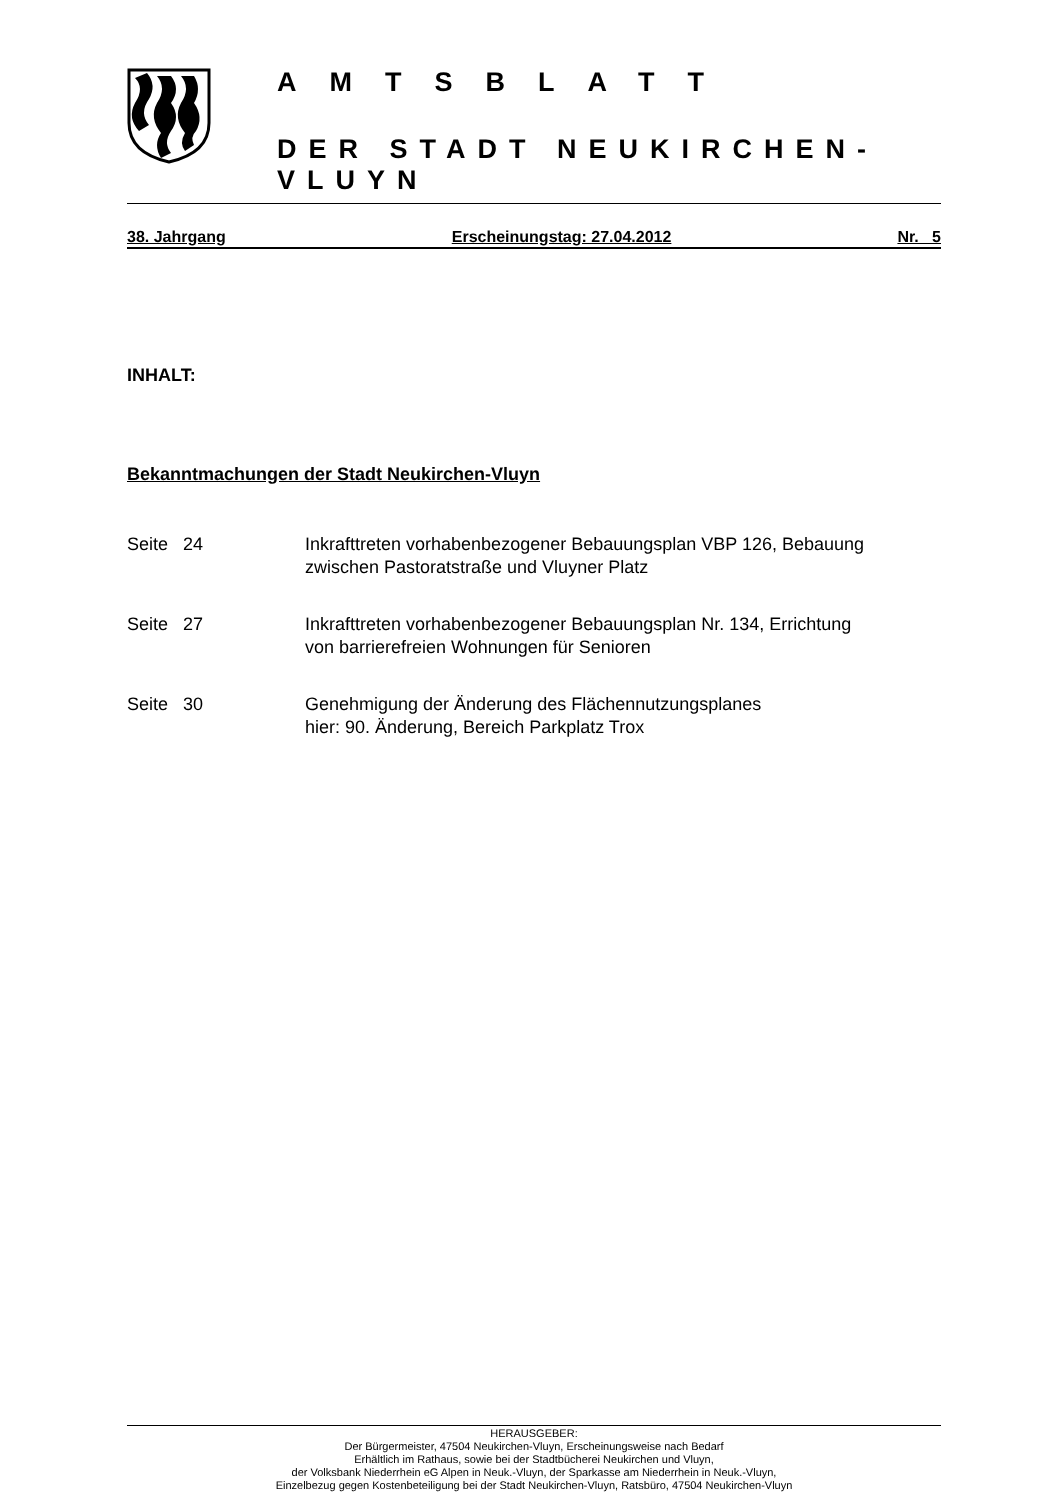AMTSBLATT
DER STADT NEUKIRCHEN-VLUYN
38. Jahrgang Erscheinungstag: 27.04.2012 Nr. 5
INHALT:
Bekanntmachungen der Stadt Neukirchen-Vluyn
Seite 24 Inkrafttreten vorhabenbezogener Bebauungsplan VBP 126, Bebauung
zwischen Pastoratstraße und Vluyner Platz
Seite 27 Inkrafttreten vorhabenbezogener Bebauungsplan Nr. 134, Errichtung
von barrierefreien Wohnungen für Senioren
Seite 30 Genehmigung der Änderung des Flächennutzungsplanes
hier: 90. Änderung, Bereich Parkplatz Trox
HERAUSGEBER:
Der Bürgermeister, 47504 Neukirchen-Vluyn, Erscheinungsweise nach Bedarf
Erhältlich im Rathaus, sowie bei der Stadtbücherei Neukirchen und Vluyn,
der Volksbank Niederrhein eG Alpen in Neuk.-Vluyn, der Sparkasse am Niederrhein in Neuk.-Vluyn,
Einzelbezug gegen Kostenbeteiligung bei der Stadt Neukirchen-Vluyn, Ratsbüro, 47504 Neukirchen-Vluyn